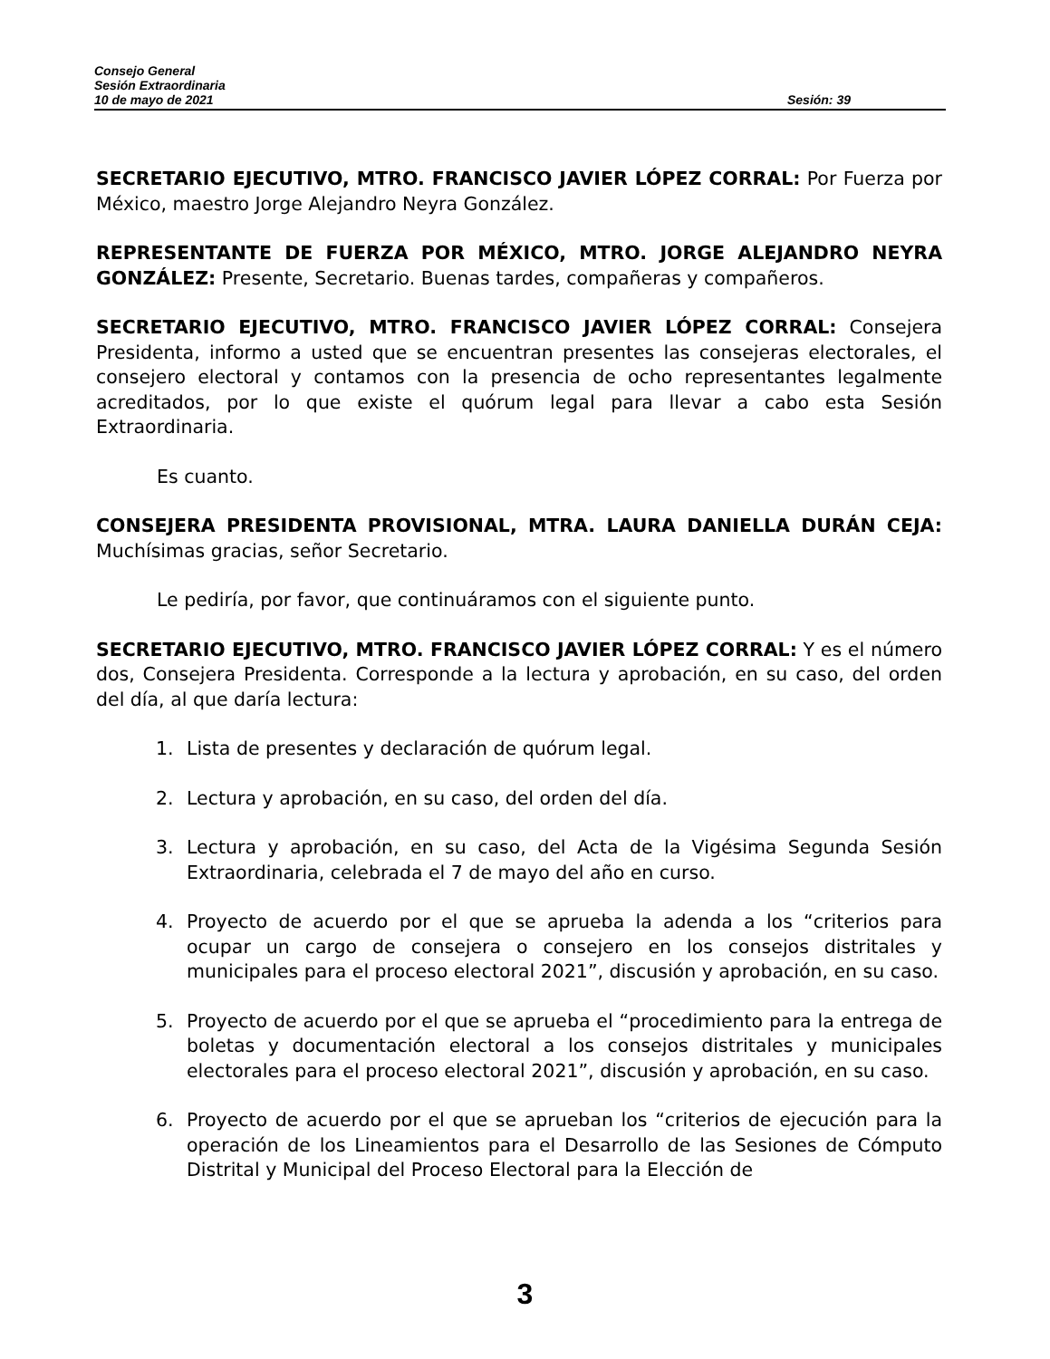Consejo General
Sesión Extraordinaria
10 de mayo de 2021 Sesión: 39
SECRETARIO EJECUTIVO, MTRO. FRANCISCO JAVIER LÓPEZ CORRAL: Por Fuerza por México, maestro Jorge Alejandro Neyra González.
REPRESENTANTE DE FUERZA POR MÉXICO, MTRO. JORGE ALEJANDRO NEYRA GONZÁLEZ: Presente, Secretario. Buenas tardes, compañeras y compañeros.
SECRETARIO EJECUTIVO, MTRO. FRANCISCO JAVIER LÓPEZ CORRAL: Consejera Presidenta, informo a usted que se encuentran presentes las consejeras electorales, el consejero electoral y contamos con la presencia de ocho representantes legalmente acreditados, por lo que existe el quórum legal para llevar a cabo esta Sesión Extraordinaria.
Es cuanto.
CONSEJERA PRESIDENTA PROVISIONAL, MTRA. LAURA DANIELLA DURÁN CEJA: Muchísimas gracias, señor Secretario.
Le pediría, por favor, que continuáramos con el siguiente punto.
SECRETARIO EJECUTIVO, MTRO. FRANCISCO JAVIER LÓPEZ CORRAL: Y es el número dos, Consejera Presidenta. Corresponde a la lectura y aprobación, en su caso, del orden del día, al que daría lectura:
1. Lista de presentes y declaración de quórum legal.
2. Lectura y aprobación, en su caso, del orden del día.
3. Lectura y aprobación, en su caso, del Acta de la Vigésima Segunda Sesión Extraordinaria, celebrada el 7 de mayo del año en curso.
4. Proyecto de acuerdo por el que se aprueba la adenda a los “criterios para ocupar un cargo de consejera o consejero en los consejos distritales y municipales para el proceso electoral 2021”, discusión y aprobación, en su caso.
5. Proyecto de acuerdo por el que se aprueba el “procedimiento para la entrega de boletas y documentación electoral a los consejos distritales y municipales electorales para el proceso electoral 2021”, discusión y aprobación, en su caso.
6. Proyecto de acuerdo por el que se aprueban los “criterios de ejecución para la operación de los Lineamientos para el Desarrollo de las Sesiones de Cómputo Distrital y Municipal del Proceso Electoral para la Elección de
3